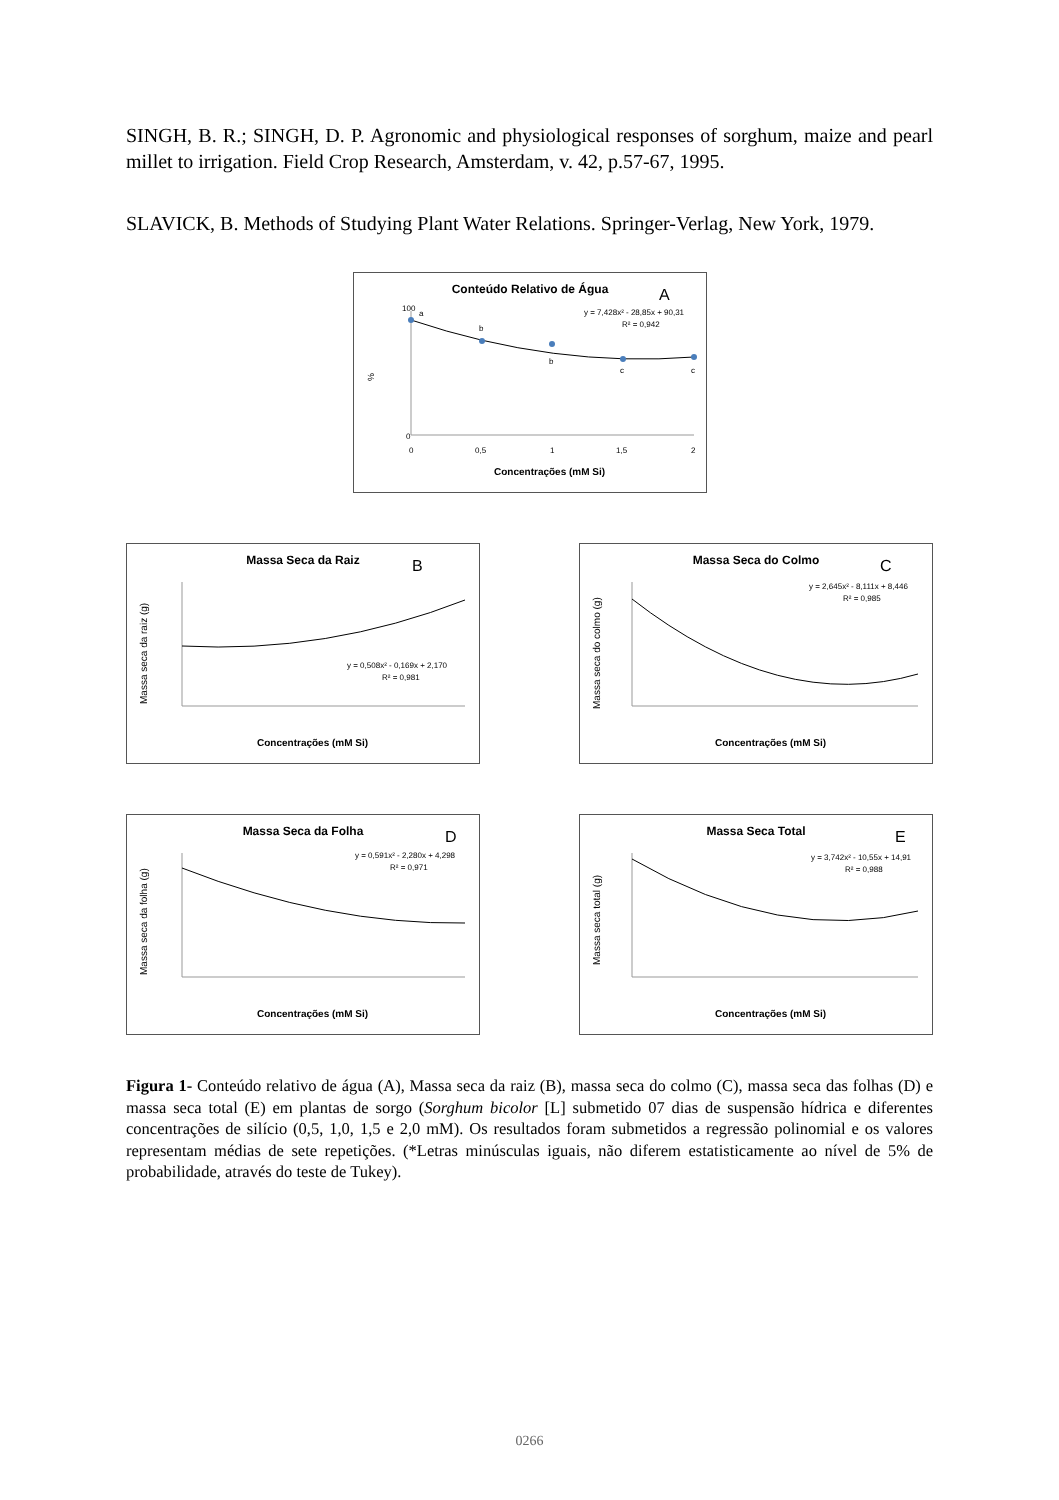SINGH, B. R.; SINGH, D. P. Agronomic and physiological responses of sorghum, maize and pearl millet to irrigation. Field Crop Research, Amsterdam, v. 42, p.57-67, 1995.
SLAVICK, B. Methods of Studying Plant Water Relations. Springer-Verlag, New York, 1979.
Conteúdo Relativo de Água
A
%
100
0
a
b
b
c
c
y = 7,428x² - 28,85x + 90,31
R² = 0,942
0
0,5
1
1,5
2
Concentrações (mM Si)
Massa Seca da Raiz
B
Massa seca da raiz (g)
y = 0,508x² - 0,169x + 2,170
R² = 0,981
Concentrações (mM Si)
Massa Seca do Colmo
C
Massa seca do colmo (g)
y = 2,645x² - 8,111x + 8,446
R² = 0,985
Concentrações (mM Si)
Massa Seca da Folha
D
Massa seca da folha (g)
y = 0,591x² - 2,280x + 4,298
R² = 0,971
Concentrações (mM Si)
Massa Seca Total
E
Massa seca total (g)
y = 3,742x² - 10,55x + 14,91
R² = 0,988
Concentrações (mM Si)
Figura 1- Conteúdo relativo de água (A), Massa seca da raiz (B), massa seca do colmo (C), massa seca das folhas (D) e massa seca total (E) em plantas de sorgo (Sorghum bicolor [L] submetido 07 dias de suspensão hídrica e diferentes concentrações de silício (0,5, 1,0, 1,5 e 2,0 mM). Os resultados foram submetidos a regressão polinomial e os valores representam médias de sete repetições. (*Letras minúsculas iguais, não diferem estatisticamente ao nível de 5% de probabilidade, através do teste de Tukey).
0266